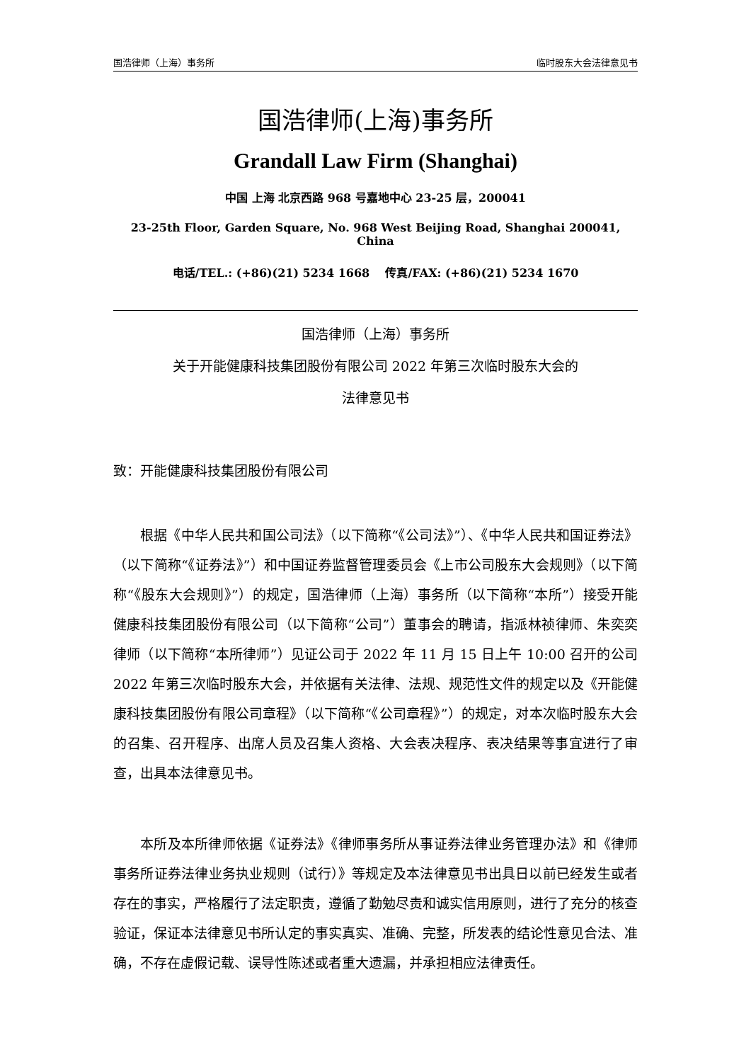国浩律师（上海）事务所 临时股东大会法律意见书
国浩律师(上海)事务所
Grandall Law Firm (Shanghai)
中国 上海 北京西路 968 号嘉地中心 23-25 层，200041
23-25th Floor, Garden Square, No. 968 West Beijing Road, Shanghai 200041, China
电话/TEL.: (+86)(21) 5234 1668 传真/FAX: (+86)(21) 5234 1670
国浩律师（上海）事务所
关于开能健康科技集团股份有限公司 2022 年第三次临时股东大会的
法律意见书
致：开能健康科技集团股份有限公司
根据《中华人民共和国公司法》（以下简称“《公司法》”）、《中华人民共和国证券法》（以下简称“《证券法》”）和中国证券监督管理委员会《上市公司股东大会规则》（以下简称“《股东大会规则》”）的规定，国浩律师（上海）事务所（以下简称“本所”）接受开能健康科技集团股份有限公司（以下简称“公司”）董事会的聘请，指派林祯律师、朱奕奕律师（以下简称“本所律师”）见证公司于 2022 年 11 月 15 日上午 10:00 召开的公司 2022 年第三次临时股东大会，并依据有关法律、法规、规范性文件的规定以及《开能健康科技集团股份有限公司章程》（以下简称“《公司章程》”）的规定，对本次临时股东大会的召集、召开程序、出席人员及召集人资格、大会表决程序、表决结果等事宜进行了审查，出具本法律意见书。
本所及本所律师依据《证券法》《律师事务所从事证券法律业务管理办法》和《律师事务所证券法律业务执业规则（试行）》等规定及本法律意见书出具日以前已经发生或者存在的事实，严格履行了法定职责，遵循了勤勉尽责和诚实信用原则，进行了充分的核查验证，保证本法律意见书所认定的事实真实、准确、完整，所发表的结论性意见合法、准确，不存在虚假记载、误导性陈述或者重大遗漏，并承担相应法律责任。